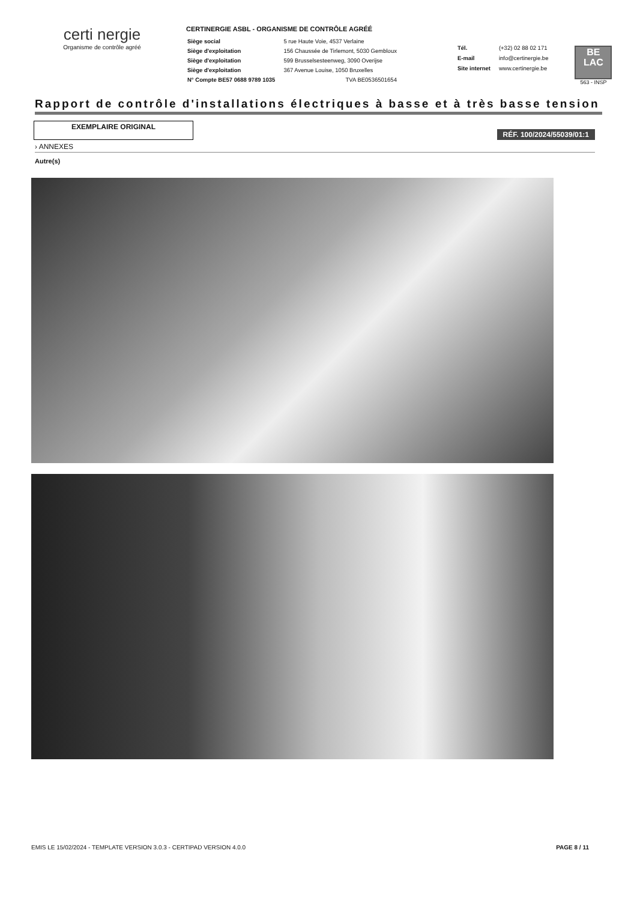certi nergie
Organisme de contrôle agréé
CERTINERGIE ASBL - ORGANISME DE CONTRÔLE AGRÉÉ
| Siège social | 5 rue Haute Voie, 4537 Verlaine |
| Siège d'exploitation | 156 Chaussée de Tirlemont, 5030 Gembloux |
| Siège d'exploitation | 599 Brusselsesteenweg, 3090 Overijse |
| Siège d'exploitation | 367 Avenue Louise, 1050 Bruxelles |
| N° Compte BE57 0688 9789 1035 | TVA BE0536501654 |
| Tél. | (+32) 02 88 02 171 |
| E-mail | info@certinergie.be |
| Site internet | www.certinergie.be |
BE
LAC
563 - INSP
Rapport de contrôle d'installations électriques à basse et à très basse tension
EXEMPLAIRE ORIGINAL
RÉF. 100/2024/55039/01:1
› ANNEXES
Autre(s)
EMIS LE 15/02/2024 - TEMPLATE VERSION 3.0.3 - CERTIPAD VERSION 4.0.0 PAGE 8 / 11